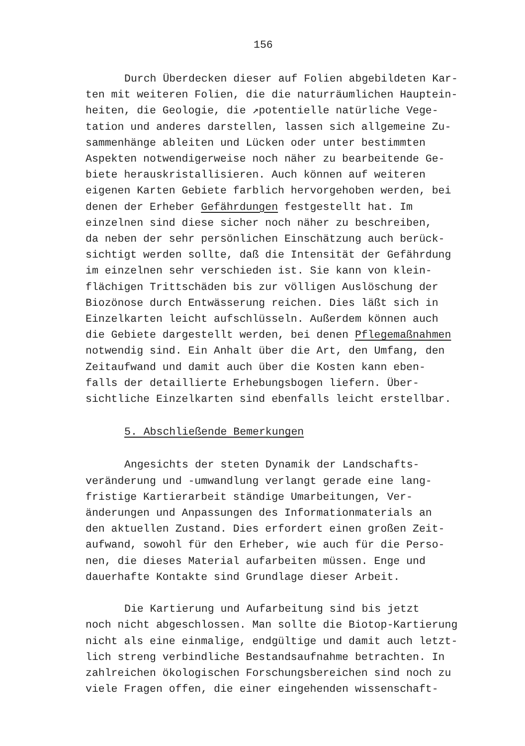156
Durch Überdecken dieser auf Folien abgebildeten Kar-
ten mit weiteren Folien, die die naturräumlichen Hauptein-
heiten, die Geologie, die ↗potentielle natürliche Vege-
tation und anderes darstellen, lassen sich allgemeine Zu-
sammenhänge ableiten und Lücken oder unter bestimmten
Aspekten notwendigerweise noch näher zu bearbeitende Ge-
biete herauskristallisieren. Auch können auf weiteren
eigenen Karten Gebiete farblich hervorgehoben werden, bei
denen der Erheber Gefährdungen festgestellt hat. Im
einzelnen sind diese sicher noch näher zu beschreiben,
da neben der sehr persönlichen Einschätzung auch berück-
sichtigt werden sollte, daß die Intensität der Gefährdung
im einzelnen sehr verschieden ist. Sie kann von klein-
flächigen Trittschäden bis zur völligen Auslöschung der
Biozönose durch Entwässerung reichen. Dies läßt sich in
Einzelkarten leicht aufschlüsseln. Außerdem können auch
die Gebiete dargestellt werden, bei denen Pflegemaßnahmen
notwendig sind. Ein Anhalt über die Art, den Umfang, den
Zeitaufwand und damit auch über die Kosten kann eben-
falls der detaillierte Erhebungsbogen liefern. Über-
sichtliche Einzelkarten sind ebenfalls leicht erstellbar.
5. Abschließende Bemerkungen
Angesichts der steten Dynamik der Landschafts-
veränderung und -umwandlung verlangt gerade eine lang-
fristige Kartierarbeit ständige Umarbeitungen, Ver-
änderungen und Anpassungen des Informationmaterials an
den aktuellen Zustand. Dies erfordert einen großen Zeit-
aufwand, sowohl für den Erheber, wie auch für die Perso-
nen, die dieses Material aufarbeiten müssen. Enge und
dauerhafte Kontakte sind Grundlage dieser Arbeit.
Die Kartierung und Aufarbeitung sind bis jetzt
noch nicht abgeschlossen. Man sollte die Biotop-Kartierung
nicht als eine einmalige, endgültige und damit auch letzt-
lich streng verbindliche Bestandsaufnahme betrachten. In
zahlreichen ökologischen Forschungsbereichen sind noch zu
viele Fragen offen, die einer eingehenden wissenschaft-